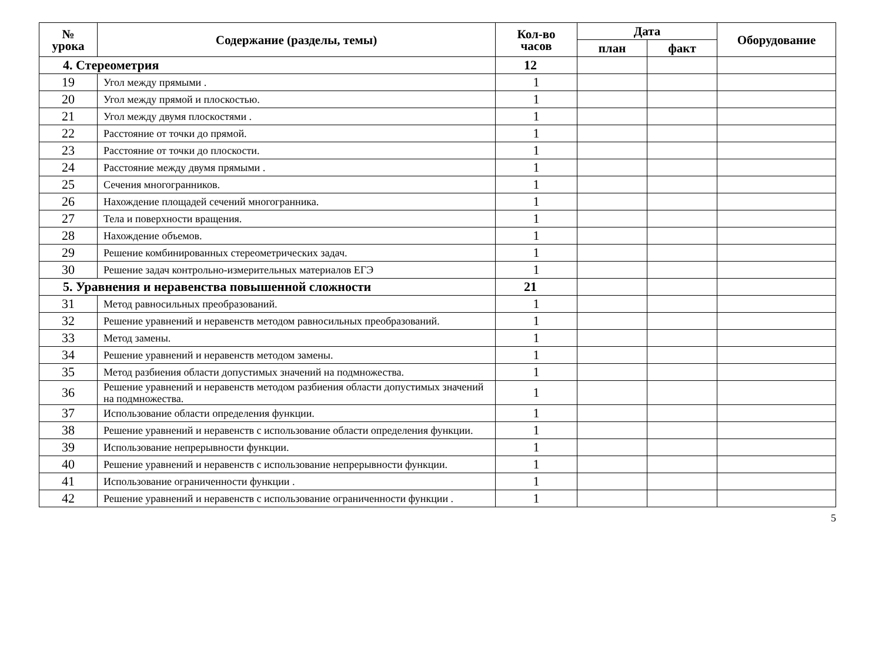| № урока | Содержание (разделы, темы) | Кол-во часов | Дата | | Оборудование |
| --- | --- | --- | --- | --- | --- |
| | | | план | факт | |
| 4. Стереометрия | | 12 | | | |
| 19 | Угол между прямыми . | 1 | | | |
| 20 | Угол между прямой и плоскостью. | 1 | | | |
| 21 | Угол между двумя плоскостями . | 1 | | | |
| 22 | Расстояние от точки до прямой. | 1 | | | |
| 23 | Расстояние от точки до плоскости. | 1 | | | |
| 24 | Расстояние между двумя прямыми . | 1 | | | |
| 25 | Сечения многогранников. | 1 | | | |
| 26 | Нахождение площадей сечений многогранника. | 1 | | | |
| 27 | Тела и поверхности вращения. | 1 | | | |
| 28 | Нахождение объемов. | 1 | | | |
| 29 | Решение комбинированных стереометрических задач. | 1 | | | |
| 30 | Решение задач контрольно-измерительных материалов ЕГЭ | 1 | | | |
| 5. Уравнения и неравенства повышенной сложности | | 21 | | | |
| 31 | Метод равносильных преобразований. | 1 | | | |
| 32 | Решение уравнений и неравенств методом равносильных преобразований. | 1 | | | |
| 33 | Метод замены. | 1 | | | |
| 34 | Решение уравнений и неравенств методом замены. | 1 | | | |
| 35 | Метод разбиения области допустимых значений на подмножества. | 1 | | | |
| 36 | Решение уравнений и неравенств методом разбиения области допустимых значений на подмножества. | 1 | | | |
| 37 | Использование области определения функции. | 1 | | | |
| 38 | Решение уравнений и неравенств с использование области определения функции. | 1 | | | |
| 39 | Использование непрерывности функции. | 1 | | | |
| 40 | Решение уравнений и неравенств с использование непрерывности функции. | 1 | | | |
| 41 | Использование ограниченности функции . | 1 | | | |
| 42 | Решение уравнений и неравенств с использование ограниченности функции . | 1 | | | |
5